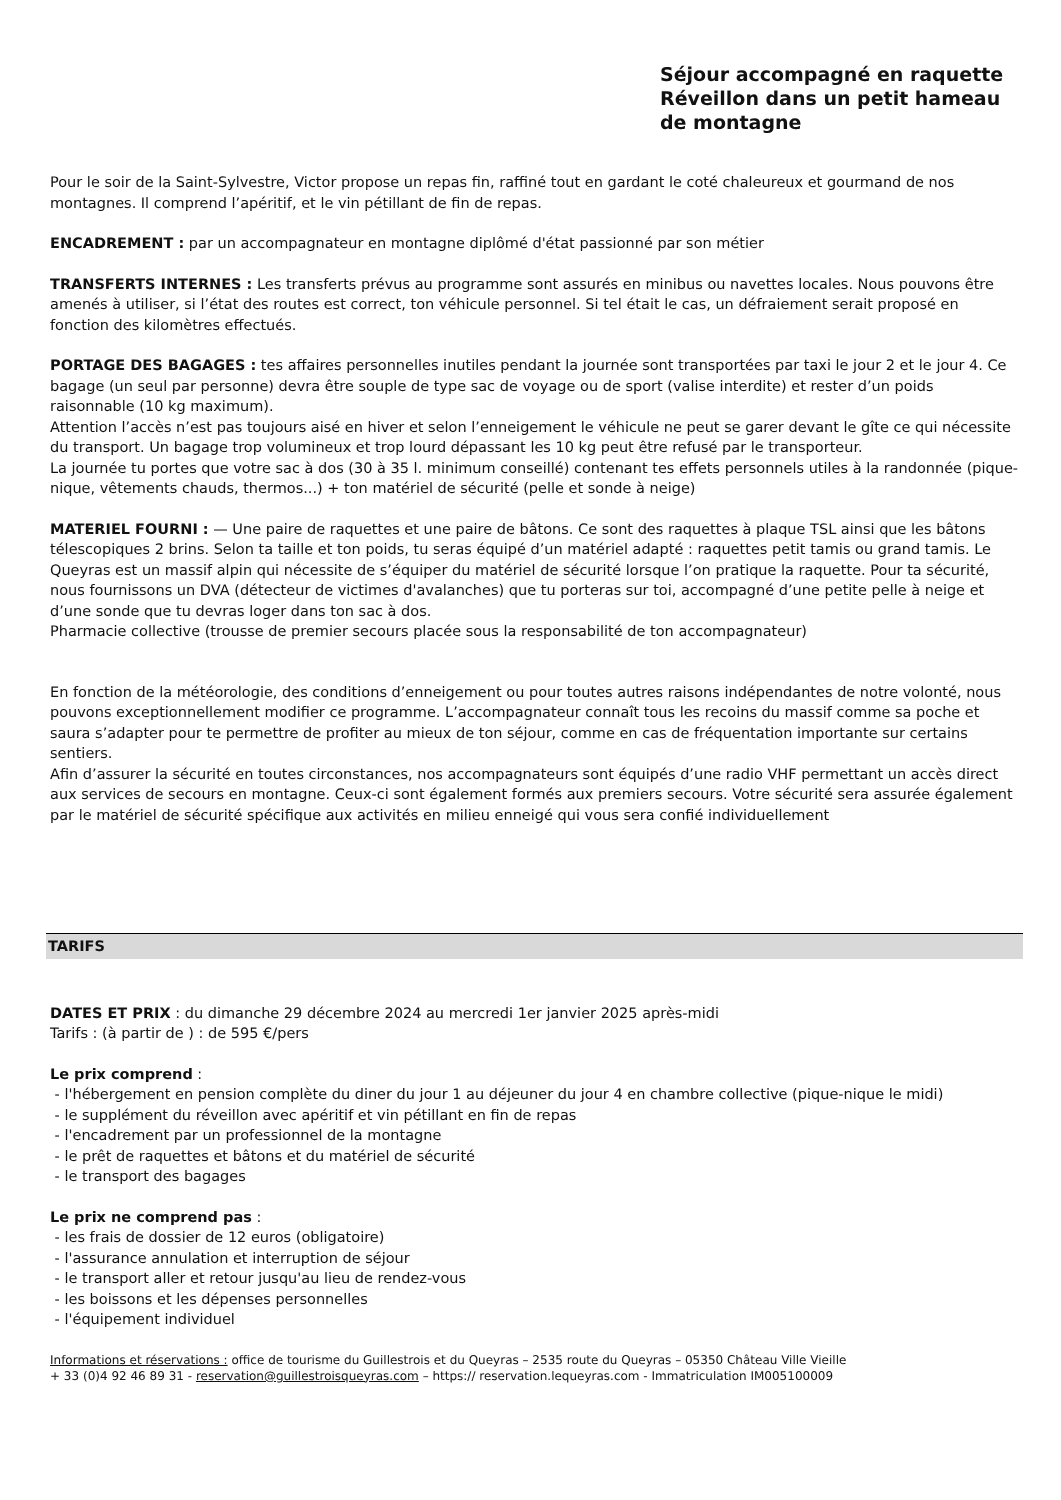Séjour accompagné en raquette
Réveillon dans un petit hameau de montagne
Pour le soir de la Saint-Sylvestre, Victor propose un repas fin, raffiné tout en gardant le coté chaleureux et gourmand de nos montagnes. Il comprend l’apéritif, et le vin pétillant de fin de repas.
ENCADREMENT : par un accompagnateur en montagne diplômé d'état passionné par son métier
TRANSFERTS INTERNES : Les transferts prévus au programme sont assurés en minibus ou navettes locales. Nous pouvons être amenés à utiliser, si l’état des routes est correct, ton véhicule personnel. Si tel était le cas, un défraiement serait proposé en fonction des kilomètres effectués.
PORTAGE DES BAGAGES : tes affaires personnelles inutiles pendant la journée sont transportées par taxi le jour 2 et le jour 4. Ce bagage (un seul par personne) devra être souple de type sac de voyage ou de sport (valise interdite) et rester d’un poids raisonnable (10 kg maximum).
Attention l’accès n’est pas toujours aisé en hiver et selon l’enneigement le véhicule ne peut se garer devant le gîte ce qui nécessite du transport. Un bagage trop volumineux et trop lourd dépassant les 10 kg peut être refusé par le transporteur.
La journée tu portes que votre sac à dos (30 à 35 l. minimum conseillé) contenant tes effets personnels utiles à la randonnée (pique-nique, vêtements chauds, thermos...) + ton matériel de sécurité (pelle et sonde à neige)
MATERIEL FOURNI : — Une paire de raquettes et une paire de bâtons. Ce sont des raquettes à plaque TSL ainsi que les bâtons télescopiques 2 brins. Selon ta taille et ton poids, tu seras équipé d’un matériel adapté : raquettes petit tamis ou grand tamis. Le Queyras est un massif alpin qui nécessite de s’équiper du matériel de sécurité lorsque l’on pratique la raquette. Pour ta sécurité, nous fournissons un DVA (détecteur de victimes d'avalanches) que tu porteras sur toi, accompagné d’une petite pelle à neige et d’une sonde que tu devras loger dans ton sac à dos.
Pharmacie collective (trousse de premier secours placée sous la responsabilité de ton accompagnateur)
En fonction de la météorologie, des conditions d’enneigement ou pour toutes autres raisons indépendantes de notre volonté, nous pouvons exceptionnellement modifier ce programme. L’accompagnateur connaît tous les recoins du massif comme sa poche et saura s’adapter pour te permettre de profiter au mieux de ton séjour, comme en cas de fréquentation importante sur certains sentiers.
Afin d’assurer la sécurité en toutes circonstances, nos accompagnateurs sont équipés d’une radio VHF permettant un accès direct aux services de secours en montagne. Ceux-ci sont également formés aux premiers secours. Votre sécurité sera assurée également par le matériel de sécurité spécifique aux activités en milieu enneigé qui vous sera confié individuellement
TARIFS
DATES ET PRIX : du dimanche 29 décembre 2024 au mercredi 1er janvier 2025 après-midi
Tarifs : (à partir de ) : de 595 €/pers
Le prix comprend :
- l'hébergement en pension complète du diner du jour 1 au déjeuner du jour 4 en chambre collective (pique-nique le midi)
- le supplément du réveillon avec apéritif et vin pétillant en fin de repas
- l'encadrement par un professionnel de la montagne
- le prêt de raquettes et bâtons et du matériel de sécurité
- le transport des bagages
Le prix ne comprend pas :
- les frais de dossier de 12 euros (obligatoire)
- l'assurance annulation et interruption de séjour
- le transport aller et retour jusqu'au lieu de rendez-vous
- les boissons et les dépenses personnelles
- l'équipement individuel
Informations et réservations : office de tourisme du Guillestrois et du Queyras – 2535 route du Queyras – 05350 Château Ville Vieille
+ 33 (0)4 92 46 89 31 - reservation@guillestroisqueyras.com – https:// reservation.lequeyras.com - Immatriculation IM005100009